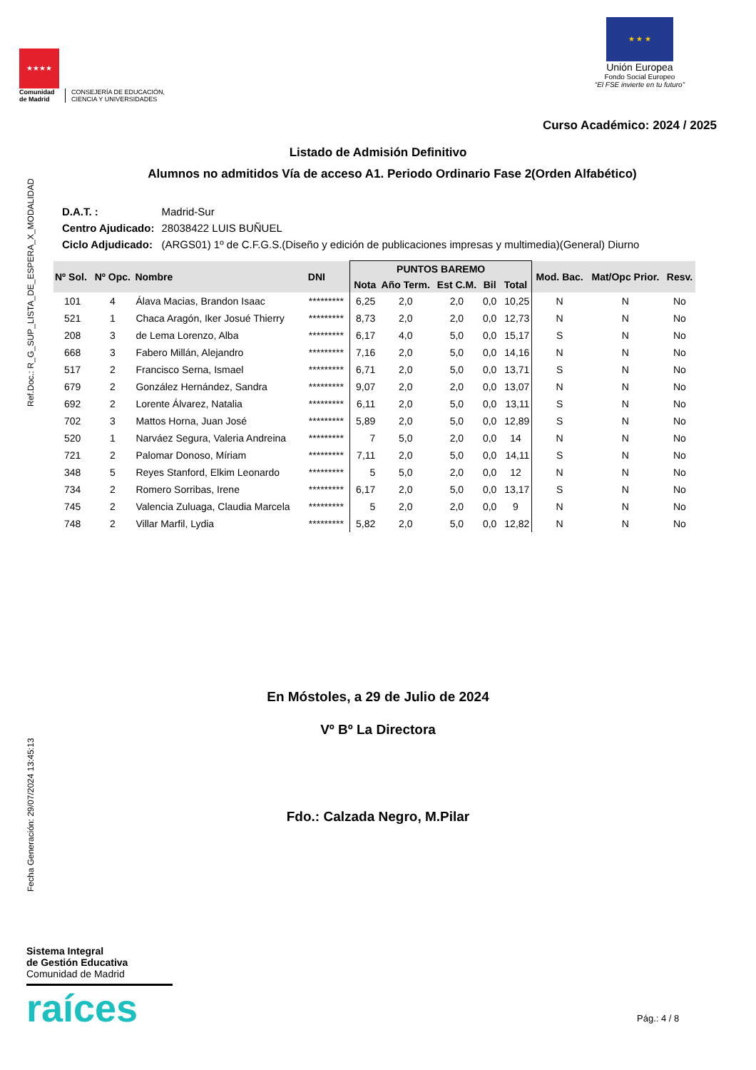★★★★
Comunidad
de Madrid
CONSEJERÍA DE EDUCACIÓN,
CIENCIA Y UNIVERSIDADES
★ ★ ★
Unión Europea
Fondo Social Europeo
“El FSE invierte en tu futuro”
Curso Académico: 2024 / 2025
Listado de Admisión Definitivo
Alumnos no admitidos Vía de acceso A1. Periodo Ordinario Fase 2(Orden Alfabético)
Fecha Generación: 29/07/2024 13:45:13 Ref.Doc.: R_G_SUP_LISTA_DE_ESPERA_X_MODALIDAD
| D.A.T. : | Madrid-Sur |
| Centro Ajudicado: | 28038422 LUIS BUÑUEL |
| Ciclo Adjudicado: | (ARGS01) 1º de C.F.G.S.(Diseño y edición de publicaciones impresas y multimedia)(General) Diurno |
| Nº Sol. | Nº Opc. | Nombre | DNI | PUNTOS BAREMO | | | | | Mod. Bac. | Mat/Opc Prior. | Resv. |
| --- | --- | --- | --- | --- | --- | --- | --- | --- | --- | --- | --- |
| | | | | Nota | Año Term. | Est C.M. | Bil | Total | | | |
| 101 | 4 | Álava Macias, Brandon Isaac | ********* | 6,25 | 2,0 | 2,0 | 0,0 | 10,25 | N | N | No |
| 521 | 1 | Chaca Aragón, Iker Josué Thierry | ********* | 8,73 | 2,0 | 2,0 | 0,0 | 12,73 | N | N | No |
| 208 | 3 | de Lema Lorenzo, Alba | ********* | 6,17 | 4,0 | 5,0 | 0,0 | 15,17 | S | N | No |
| 668 | 3 | Fabero Millán, Alejandro | ********* | 7,16 | 2,0 | 5,0 | 0,0 | 14,16 | N | N | No |
| 517 | 2 | Francisco Serna, Ismael | ********* | 6,71 | 2,0 | 5,0 | 0,0 | 13,71 | S | N | No |
| 679 | 2 | González Hernández, Sandra | ********* | 9,07 | 2,0 | 2,0 | 0,0 | 13,07 | N | N | No |
| 692 | 2 | Lorente Álvarez, Natalia | ********* | 6,11 | 2,0 | 5,0 | 0,0 | 13,11 | S | N | No |
| 702 | 3 | Mattos Horna, Juan José | ********* | 5,89 | 2,0 | 5,0 | 0,0 | 12,89 | S | N | No |
| 520 | 1 | Narváez Segura, Valeria Andreina | ********* | 7 | 5,0 | 2,0 | 0,0 | 14 | N | N | No |
| 721 | 2 | Palomar Donoso, Míriam | ********* | 7,11 | 2,0 | 5,0 | 0,0 | 14,11 | S | N | No |
| 348 | 5 | Reyes Stanford, Elkim Leonardo | ********* | 5 | 5,0 | 2,0 | 0,0 | 12 | N | N | No |
| 734 | 2 | Romero Sorribas, Irene | ********* | 6,17 | 2,0 | 5,0 | 0,0 | 13,17 | S | N | No |
| 745 | 2 | Valencia Zuluaga, Claudia Marcela | ********* | 5 | 2,0 | 2,0 | 0,0 | 9 | N | N | No |
| 748 | 2 | Villar Marfil, Lydia | ********* | 5,82 | 2,0 | 5,0 | 0,0 | 12,82 | N | N | No |
En Móstoles, a 29 de Julio de 2024
Vº Bº La Directora
Fdo.: Calzada Negro, M.Pilar
Sistema Integral
de Gestión Educativa
Comunidad de Madrid
raíces
Pág.: 4 / 8